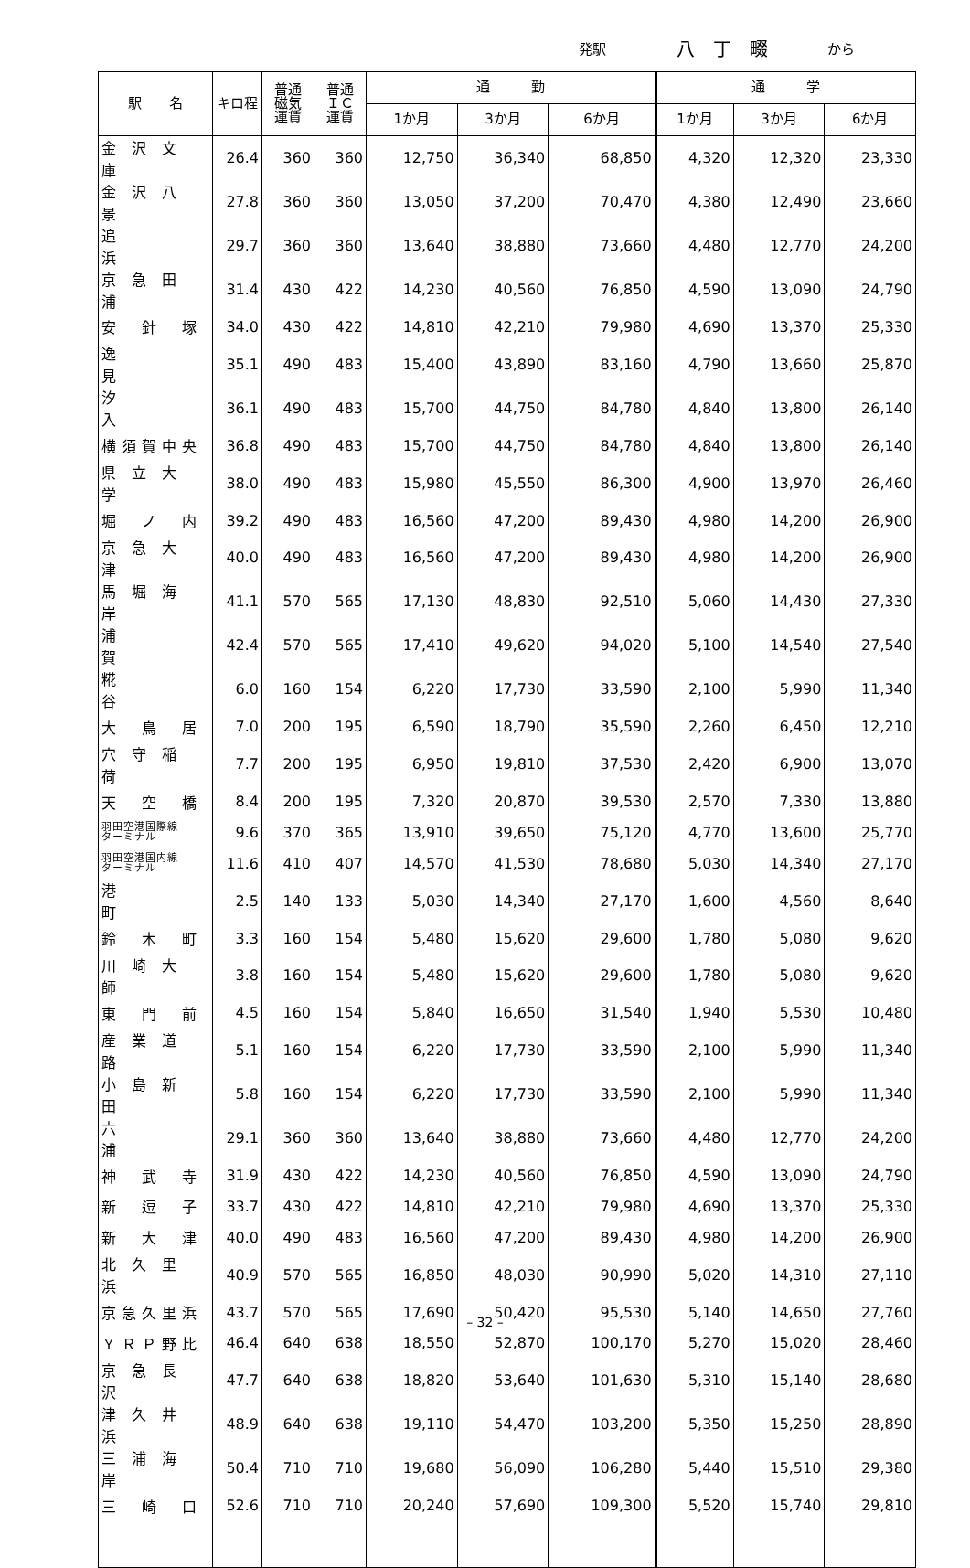発駅 八丁畷 から
| 駅 名 | キロ程 | 普通 磁気 運賃 | 普通 ＩＣ 運賃 | 通 勤 | | | 通 学 | | |
| --- | --- | --- | --- | --- | --- | --- | --- | --- | --- |
| | | | | 1か月 | 3か月 | 6か月 | 1か月 | 3か月 | 6か月 |
| 金 沢 文 庫 | 26.4 | 360 | 360 | 12,750 | 36,340 | 68,850 | 4,320 | 12,320 | 23,330 |
| 金 沢 八 景 | 27.8 | 360 | 360 | 13,050 | 37,200 | 70,470 | 4,380 | 12,490 | 23,660 |
| 追 浜 | 29.7 | 360 | 360 | 13,640 | 38,880 | 73,660 | 4,480 | 12,770 | 24,200 |
| 京 急 田 浦 | 31.4 | 430 | 422 | 14,230 | 40,560 | 76,850 | 4,590 | 13,090 | 24,790 |
| 安 針 塚 | 34.0 | 430 | 422 | 14,810 | 42,210 | 79,980 | 4,690 | 13,370 | 25,330 |
| 逸 見 | 35.1 | 490 | 483 | 15,400 | 43,890 | 83,160 | 4,790 | 13,660 | 25,870 |
| 汐 入 | 36.1 | 490 | 483 | 15,700 | 44,750 | 84,780 | 4,840 | 13,800 | 26,140 |
| 横須賀中央 | 36.8 | 490 | 483 | 15,700 | 44,750 | 84,780 | 4,840 | 13,800 | 26,140 |
| 県 立 大 学 | 38.0 | 490 | 483 | 15,980 | 45,550 | 86,300 | 4,900 | 13,970 | 26,460 |
| 堀 ノ 内 | 39.2 | 490 | 483 | 16,560 | 47,200 | 89,430 | 4,980 | 14,200 | 26,900 |
| 京 急 大 津 | 40.0 | 490 | 483 | 16,560 | 47,200 | 89,430 | 4,980 | 14,200 | 26,900 |
| 馬 堀 海 岸 | 41.1 | 570 | 565 | 17,130 | 48,830 | 92,510 | 5,060 | 14,430 | 27,330 |
| 浦 賀 | 42.4 | 570 | 565 | 17,410 | 49,620 | 94,020 | 5,100 | 14,540 | 27,540 |
| 糀 谷 | 6.0 | 160 | 154 | 6,220 | 17,730 | 33,590 | 2,100 | 5,990 | 11,340 |
| 大 鳥 居 | 7.0 | 200 | 195 | 6,590 | 18,790 | 35,590 | 2,260 | 6,450 | 12,210 |
| 穴 守 稲 荷 | 7.7 | 200 | 195 | 6,950 | 19,810 | 37,530 | 2,420 | 6,900 | 13,070 |
| 天 空 橋 | 8.4 | 200 | 195 | 7,320 | 20,870 | 39,530 | 2,570 | 7,330 | 13,880 |
| 羽田空港国際線 ターミナル | 9.6 | 370 | 365 | 13,910 | 39,650 | 75,120 | 4,770 | 13,600 | 25,770 |
| 羽田空港国内線 ターミナル | 11.6 | 410 | 407 | 14,570 | 41,530 | 78,680 | 5,030 | 14,340 | 27,170 |
| 港 町 | 2.5 | 140 | 133 | 5,030 | 14,340 | 27,170 | 1,600 | 4,560 | 8,640 |
| 鈴 木 町 | 3.3 | 160 | 154 | 5,480 | 15,620 | 29,600 | 1,780 | 5,080 | 9,620 |
| 川 崎 大 師 | 3.8 | 160 | 154 | 5,480 | 15,620 | 29,600 | 1,780 | 5,080 | 9,620 |
| 東 門 前 | 4.5 | 160 | 154 | 5,840 | 16,650 | 31,540 | 1,940 | 5,530 | 10,480 |
| 産 業 道 路 | 5.1 | 160 | 154 | 6,220 | 17,730 | 33,590 | 2,100 | 5,990 | 11,340 |
| 小 島 新 田 | 5.8 | 160 | 154 | 6,220 | 17,730 | 33,590 | 2,100 | 5,990 | 11,340 |
| 六 浦 | 29.1 | 360 | 360 | 13,640 | 38,880 | 73,660 | 4,480 | 12,770 | 24,200 |
| 神 武 寺 | 31.9 | 430 | 422 | 14,230 | 40,560 | 76,850 | 4,590 | 13,090 | 24,790 |
| 新 逗 子 | 33.7 | 430 | 422 | 14,810 | 42,210 | 79,980 | 4,690 | 13,370 | 25,330 |
| 新 大 津 | 40.0 | 490 | 483 | 16,560 | 47,200 | 89,430 | 4,980 | 14,200 | 26,900 |
| 北 久 里 浜 | 40.9 | 570 | 565 | 16,850 | 48,030 | 90,990 | 5,020 | 14,310 | 27,110 |
| 京急久里浜 | 43.7 | 570 | 565 | 17,690 | 50,420 | 95,530 | 5,140 | 14,650 | 27,760 |
| ＹＲＰ野比 | 46.4 | 640 | 638 | 18,550 | 52,870 | 100,170 | 5,270 | 15,020 | 28,460 |
| 京 急 長 沢 | 47.7 | 640 | 638 | 18,820 | 53,640 | 101,630 | 5,310 | 15,140 | 28,680 |
| 津 久 井 浜 | 48.9 | 640 | 638 | 19,110 | 54,470 | 103,200 | 5,350 | 15,250 | 28,890 |
| 三 浦 海 岸 | 50.4 | 710 | 710 | 19,680 | 56,090 | 106,280 | 5,440 | 15,510 | 29,380 |
| 三 崎 口 | 52.6 | 710 | 710 | 20,240 | 57,690 | 109,300 | 5,520 | 15,740 | 29,810 |
– 32 –